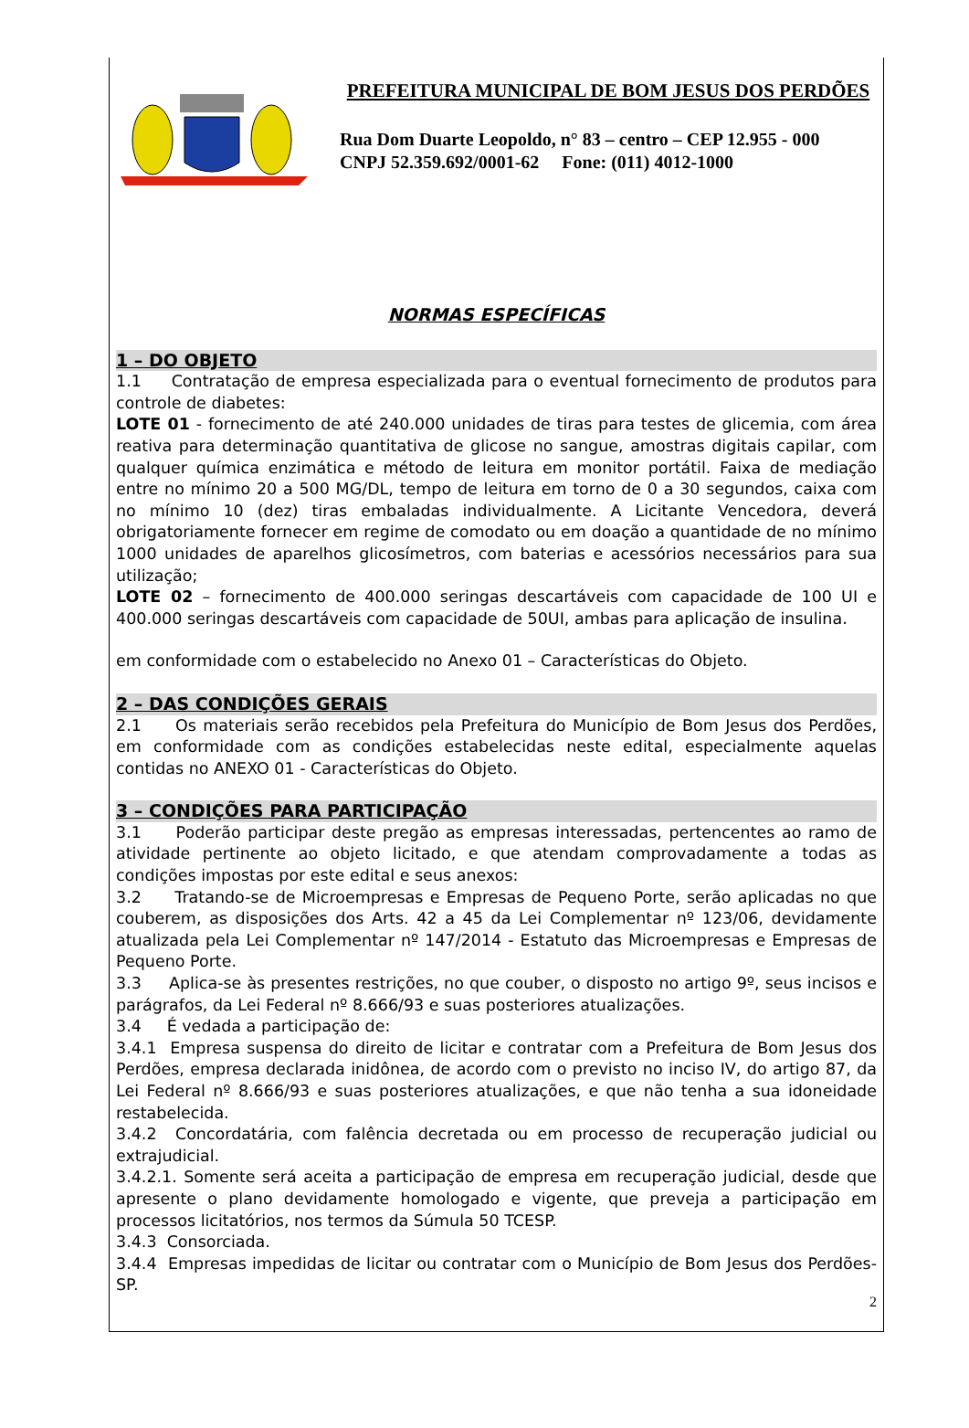PREFEITURA MUNICIPAL DE BOM JESUS DOS PERDÕES
Rua Dom Duarte Leopoldo, n° 83 – centro – CEP 12.955 - 000
CNPJ 52.359.692/0001-62 Fone: (011) 4012-1000
NORMAS ESPECÍFICAS
1 – DO OBJETO
1.1 Contratação de empresa especializada para o eventual fornecimento de produtos para controle de diabetes:
LOTE 01 - fornecimento de até 240.000 unidades de tiras para testes de glicemia, com área reativa para determinação quantitativa de glicose no sangue, amostras digitais capilar, com qualquer química enzimática e método de leitura em monitor portátil. Faixa de mediação entre no mínimo 20 a 500 MG/DL, tempo de leitura em torno de 0 a 30 segundos, caixa com no mínimo 10 (dez) tiras embaladas individualmente. A Licitante Vencedora, deverá obrigatoriamente fornecer em regime de comodato ou em doação a quantidade de no mínimo 1000 unidades de aparelhos glicosímetros, com baterias e acessórios necessários para sua utilização;
LOTE 02 – fornecimento de 400.000 seringas descartáveis com capacidade de 100 UI e 400.000 seringas descartáveis com capacidade de 50UI, ambas para aplicação de insulina.
em conformidade com o estabelecido no Anexo 01 – Características do Objeto.
2 – DAS CONDIÇÕES GERAIS
2.1 Os materiais serão recebidos pela Prefeitura do Município de Bom Jesus dos Perdões, em conformidade com as condições estabelecidas neste edital, especialmente aquelas contidas no ANEXO 01 - Características do Objeto.
3 – CONDIÇÕES PARA PARTICIPAÇÃO
3.1 Poderão participar deste pregão as empresas interessadas, pertencentes ao ramo de atividade pertinente ao objeto licitado, e que atendam comprovadamente a todas as condições impostas por este edital e seus anexos:
3.2 Tratando-se de Microempresas e Empresas de Pequeno Porte, serão aplicadas no que couberem, as disposições dos Arts. 42 a 45 da Lei Complementar nº 123/06, devidamente atualizada pela Lei Complementar nº 147/2014 - Estatuto das Microempresas e Empresas de Pequeno Porte.
3.3 Aplica-se às presentes restrições, no que couber, o disposto no artigo 9º, seus incisos e parágrafos, da Lei Federal nº 8.666/93 e suas posteriores atualizações.
3.4 É vedada a participação de:
3.4.1 Empresa suspensa do direito de licitar e contratar com a Prefeitura de Bom Jesus dos Perdões, empresa declarada inidônea, de acordo com o previsto no inciso IV, do artigo 87, da Lei Federal nº 8.666/93 e suas posteriores atualizações, e que não tenha a sua idoneidade restabelecida.
3.4.2 Concordatária, com falência decretada ou em processo de recuperação judicial ou extrajudicial.
3.4.2.1. Somente será aceita a participação de empresa em recuperação judicial, desde que apresente o plano devidamente homologado e vigente, que preveja a participação em processos licitatórios, nos termos da Súmula 50 TCESP.
3.4.3 Consorciada.
3.4.4 Empresas impedidas de licitar ou contratar com o Município de Bom Jesus dos Perdões-SP.
2